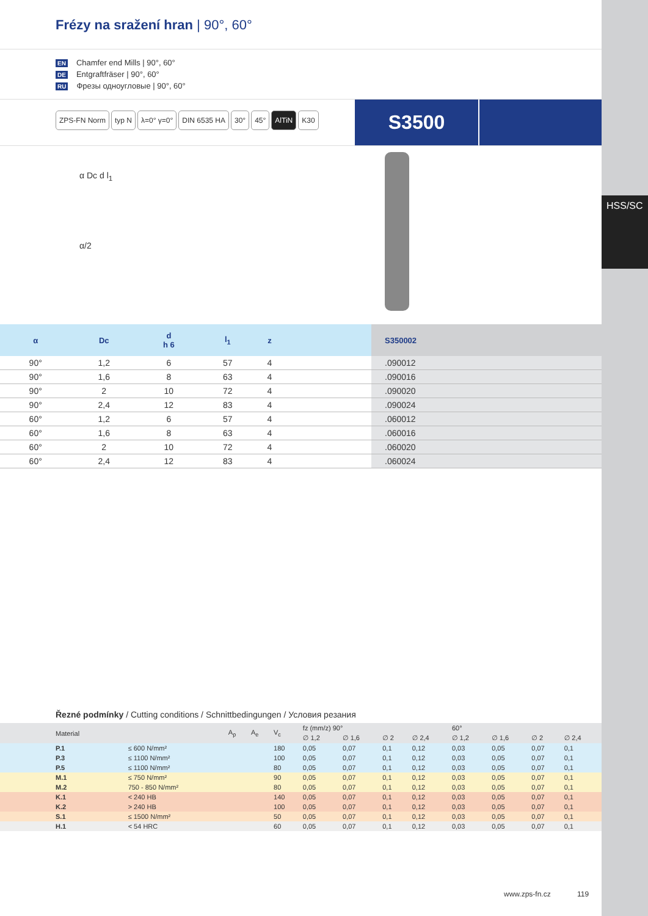HSS/SC
Frézy na sražení hran | 90°, 60°
EN Chamfer end Mills | 90°, 60°
DE Entgraftfräser | 90°, 60°
RU Фрезы одноугловые | 90°, 60°
ZPS-FN Norm typ N λ=0° γ=0° DIN 6535 HA 30° 45° AlTiN K30
S3500
α Dc d l<sub>1</sub>
α/2
| α | Dc | d h 6 | l<sub>1</sub> | z | | S350002 |
| --- | --- | --- | --- | --- | --- | --- |
| 90° | 1,2 | 6 | 57 | 4 | | .090012 |
| 90° | 1,6 | 8 | 63 | 4 | | .090016 |
| 90° | 2 | 10 | 72 | 4 | | .090020 |
| 90° | 2,4 | 12 | 83 | 4 | | .090024 |
| 60° | 1,2 | 6 | 57 | 4 | | .060012 |
| 60° | 1,6 | 8 | 63 | 4 | | .060016 |
| 60° | 2 | 10 | 72 | 4 | | .060020 |
| 60° | 2,4 | 12 | 83 | 4 | | .060024 |
Řezné podmínky / Cutting conditions / Schnittbedingungen / Условия резания
| Material | | A<sub>p</sub> | A<sub>e</sub> | V<sub>c</sub> | fz (mm/z) 90° | | | | 60° | | | |
| --- | --- | --- | --- | --- | --- | --- | --- | --- | --- | --- | --- | --- |
| | | | | | ∅ 1,2 | ∅ 1,6 | ∅ 2 | ∅ 2,4 | ∅ 1,2 | ∅ 1,6 | ∅ 2 | ∅ 2,4 |
| P.1 | ≤ 600 N/mm² | | | 180 | 0,05 | 0,07 | 0,1 | 0,12 | 0,03 | 0,05 | 0,07 | 0,1 |
| P.3 | ≤ 1100 N/mm² | | | 100 | 0,05 | 0,07 | 0,1 | 0,12 | 0,03 | 0,05 | 0,07 | 0,1 |
| P.5 | ≤ 1100 N/mm² | | | 80 | 0,05 | 0,07 | 0,1 | 0,12 | 0,03 | 0,05 | 0,07 | 0,1 |
| M.1 | ≤ 750 N/mm² | | | 90 | 0,05 | 0,07 | 0,1 | 0,12 | 0,03 | 0,05 | 0,07 | 0,1 |
| M.2 | 750 - 850 N/mm² | | | 80 | 0,05 | 0,07 | 0,1 | 0,12 | 0,03 | 0,05 | 0,07 | 0,1 |
| K.1 | < 240 HB | | | 140 | 0,05 | 0,07 | 0,1 | 0,12 | 0,03 | 0,05 | 0,07 | 0,1 |
| K.2 | > 240 HB | | | 100 | 0,05 | 0,07 | 0,1 | 0,12 | 0,03 | 0,05 | 0,07 | 0,1 |
| S.1 | ≤ 1500 N/mm² | | | 50 | 0,05 | 0,07 | 0,1 | 0,12 | 0,03 | 0,05 | 0,07 | 0,1 |
| H.1 | < 54 HRC | | | 60 | 0,05 | 0,07 | 0,1 | 0,12 | 0,03 | 0,05 | 0,07 | 0,1 |
www.zps-fn.cz 119